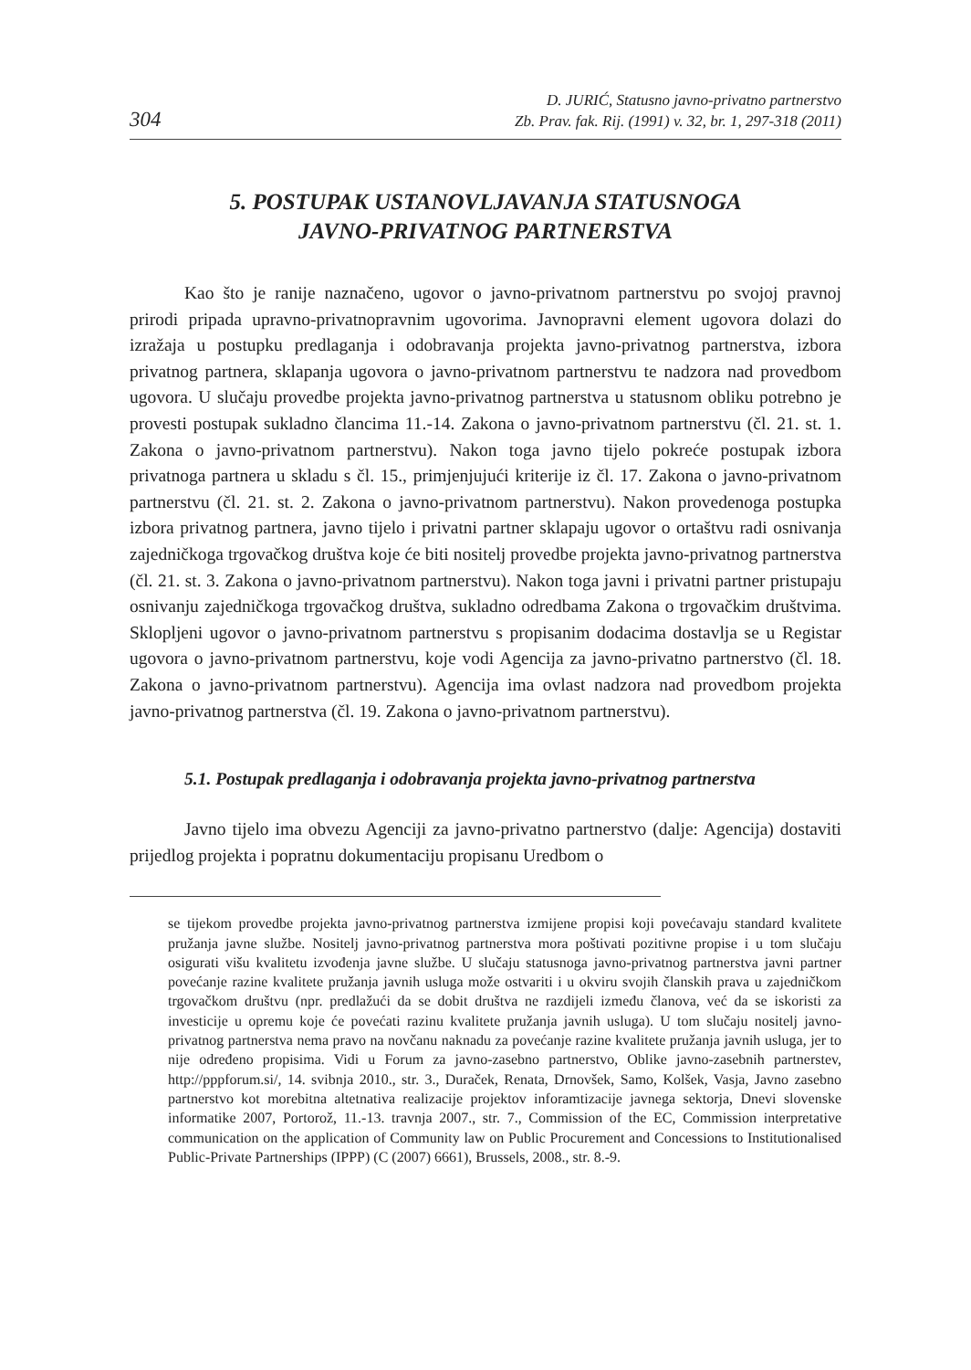304
D. JURIĆ, Statusno javno-privatno partnerstvo
Zb. Prav. fak. Rij. (1991) v. 32, br. 1, 297-318 (2011)
5. POSTUPAK USTANOVLJAVANJA STATUSNOGA
JAVNO-PRIVATNOG PARTNERSTVA
Kao što je ranije naznačeno, ugovor o javno-privatnom partnerstvu po svojoj pravnoj prirodi pripada upravno-privatnopravnim ugovorima. Javnopravni element ugovora dolazi do izražaja u postupku predlaganja i odobravanja projekta javno-privatnog partnerstva, izbora privatnog partnera, sklapanja ugovora o javno-privatnom partnerstvu te nadzora nad provedbom ugovora. U slučaju provedbe projekta javno-privatnog partnerstva u statusnom obliku potrebno je provesti postupak sukladno člancima 11.-14. Zakona o javno-privatnom partnerstvu (čl. 21. st. 1. Zakona o javno-privatnom partnerstvu). Nakon toga javno tijelo pokreće postupak izbora privatnoga partnera u skladu s čl. 15., primjenjujući kriterije iz čl. 17. Zakona o javno-privatnom partnerstvu (čl. 21. st. 2. Zakona o javno-privatnom partnerstvu). Nakon provedenoga postupka izbora privatnog partnera, javno tijelo i privatni partner sklapaju ugovor o ortaštvu radi osnivanja zajedničkoga trgovačkog društva koje će biti nositelj provedbe projekta javno-privatnog partnerstva (čl. 21. st. 3. Zakona o javno-privatnom partnerstvu). Nakon toga javni i privatni partner pristupaju osnivanju zajedničkoga trgovačkog društva, sukladno odredbama Zakona o trgovačkim društvima. Sklopljeni ugovor o javno-privatnom partnerstvu s propisanim dodacima dostavlja se u Registar ugovora o javno-privatnom partnerstvu, koje vodi Agencija za javno-privatno partnerstvo (čl. 18. Zakona o javno-privatnom partnerstvu). Agencija ima ovlast nadzora nad provedbom projekta javno-privatnog partnerstva (čl. 19. Zakona o javno-privatnom partnerstvu).
5.1. Postupak predlaganja i odobravanja projekta javno-privatnog partnerstva
Javno tijelo ima obvezu Agenciji za javno-privatno partnerstvo (dalje: Agencija) dostaviti prijedlog projekta i popratnu dokumentaciju propisanu Uredbom o
se tijekom provedbe projekta javno-privatnog partnerstva izmijene propisi koji povećavaju standard kvalitete pružanja javne službe. Nositelj javno-privatnog partnerstva mora poštivati pozitivne propise i u tom slučaju osigurati višu kvalitetu izvođenja javne službe. U slučaju statusnoga javno-privatnog partnerstva javni partner povećanje razine kvalitete pružanja javnih usluga može ostvariti i u okviru svojih članskih prava u zajedničkom trgovačkom društvu (npr. predlažući da se dobit društva ne razdijeli između članova, već da se iskoristi za investicije u opremu koje će povećati razinu kvalitete pružanja javnih usluga). U tom slučaju nositelj javno-privatnog partnerstva nema pravo na novčanu naknadu za povećanje razine kvalitete pružanja javnih usluga, jer to nije određeno propisima. Vidi u Forum za javno-zasebno partnerstvo, Oblike javno-zasebnih partnerstev, http://pppforum.si/, 14. svibnja 2010., str. 3., Duraček, Renata, Drnovšek, Samo, Kolšek, Vasja, Javno zasebno partnerstvo kot morebitna altetnativa realizacije projektov inforamtizacije javnega sektorja, Dnevi slovenske informatike 2007, Portorož, 11.-13. travnja 2007., str. 7., Commission of the EC, Commission interpretative communication on the application of Community law on Public Procurement and Concessions to Institutionalised Public-Private Partnerships (IPPP) (C (2007) 6661), Brussels, 2008., str. 8.-9.